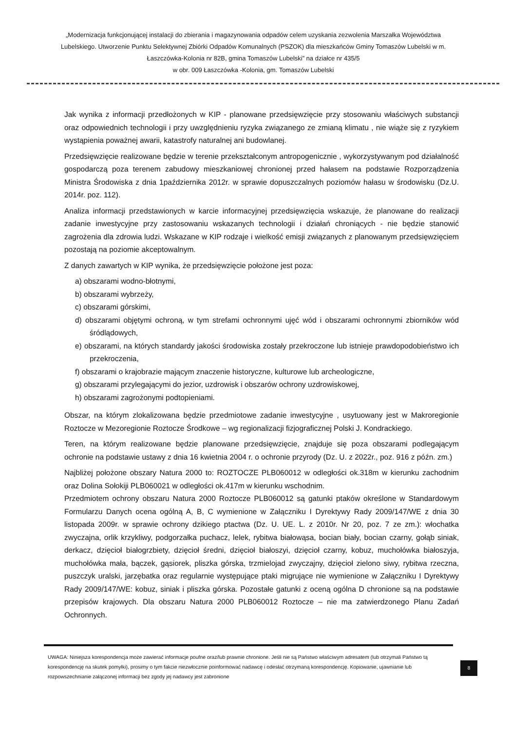„Modernizacja funkcjonującej instalacji do zbierania i magazynowania odpadów celem uzyskania zezwolenia Marszałka Województwa Lubelskiego. Utworzenie Punktu Selektywnej Zbiórki Odpadów Komunalnych (PSZOK) dla mieszkańców Gminy Tomaszów Lubelski w m. Łaszczówka-Kolonia nr 82B, gmina Tomaszów Lubelski” na działce nr 435/5
w obr. 009 Łaszczówka -Kolonia, gm. Tomaszów Lubelski
Jak wynika z informacji przedłożonych w KIP - planowane przedsięwzięcie przy stosowaniu właściwych substancji oraz odpowiednich technologii i przy uwzględnieniu ryzyka związanego ze zmianą klimatu , nie wiąże się z ryzykiem wystąpienia poważnej awarii, katastrofy naturalnej ani budowlanej.
Przedsięwzięcie realizowane będzie w terenie przekształconym antropogenicznie , wykorzystywanym pod działalność gospodarczą poza terenem zabudowy mieszkaniowej chronionej przed hałasem na podstawie Rozporządzenia Ministra Środowiska z dnia 1października 2012r. w sprawie dopuszczalnych poziomów hałasu w środowisku (Dz.U. 2014r. poz. 112).
Analiza informacji przedstawionych w karcie informacyjnej przedsięwzięcia wskazuje, że planowane do realizacji zadanie inwestycyjne przy zastosowaniu wskazanych technologii i działań chroniących - nie będzie stanowić zagrożenia dla zdrowia ludzi. Wskazane w KIP rodzaje i wielkość emisji związanych z planowanym przedsięwzięciem pozostają na poziomie akceptowalnym.
Z danych zawartych w KIP wynika, że przedsięwzięcie położone jest poza:
a) obszarami wodno-błotnymi,
b) obszarami wybrzeży,
c) obszarami górskimi,
d) obszarami objętymi ochroną, w tym strefami ochronnymi ujęć wód i obszarami ochronnymi zbiorników wód śródlądowych,
e) obszarami, na których standardy jakości środowiska zostały przekroczone lub istnieje prawdopodobieństwo ich przekroczenia,
f) obszarami o krajobrazie mającym znaczenie historyczne, kulturowe lub archeologiczne,
g) obszarami przylegającymi do jezior, uzdrowisk i obszarów ochrony uzdrowiskowej,
h) obszarami zagrożonymi podtopieniami.
Obszar, na którym zlokalizowana będzie przedmiotowe zadanie inwestycyjne , usytuowany jest w Makroregionie Roztocze w Mezoregionie Roztocze Środkowe – wg regionalizacji fizjograficznej Polski J. Kondrackiego.
Teren, na którym realizowane będzie planowane przedsięwzięcie, znajduje się poza obszarami podlegającym ochronie na podstawie ustawy z dnia 16 kwietnia 2004 r. o ochronie przyrody (Dz. U. z 2022r., poz. 916 z późn. zm.)
Najbliżej położone obszary Natura 2000 to: ROZTOCZE PLB060012 w odległości ok.318m w kierunku zachodnim oraz Dolina Sołokiji PLB060021 w odległości ok.417m w kierunku wschodnim.
Przedmiotem ochrony obszaru Natura 2000 Roztocze PLB060012 są gatunki ptaków określone w Standardowym Formularzu Danych ocena ogólną A, B, C wymienione w Załączniku I Dyrektywy Rady 2009/147/WE z dnia 30 listopada 2009r. w sprawie ochrony dzikiego ptactwa (Dz. U. UE. L. z 2010r. Nr 20, poz. 7 ze zm.): włochatka zwyczajna, orlik krzykliwy, podgorzałka puchacz, lelek, rybitwa białowąsa, bocian biały, bocian czarny, gołąb siniak, derkacz, dzięcioł białogrzbiety, dzięcioł średni, dzięcioł białoszyi, dzięcioł czarny, kobuz, muchołówka białoszyja, muchołówka mała, bączek, gąsiorek, pliszka górska, trzmielojad zwyczajny, dzięcioł zielono siwy, rybitwa rzeczna, puszczyk uralski, jarzębatka oraz regularnie występujące ptaki migrujące nie wymienione w Załączniku I Dyrektywy Rady 2009/147/WE: kobuz, siniak i pliszka górska. Pozostałe gatunki z oceną ogólna D chronione są na podstawie przepisów krajowych. Dla obszaru Natura 2000 PLB060012 Roztocze – nie ma zatwierdzonego Planu Zadań Ochronnych.
UWAGA: Niniejsza korespondencja może zawierać informacje poufne oraz/lub prawnie chronione. Jeśli nie są Państwo właściwym adresatem (lub otrzymali Państwo tą korespondencję na skutek pomyłki), prosimy o tym fakcie niezwłocznie poinformować nadawcę i odesłać otrzymaną korespondencję. Kopiowanie, ujawnianie lub rozpowszechnianie załączonej informacji bez zgody jej nadawcy jest zabronione
8